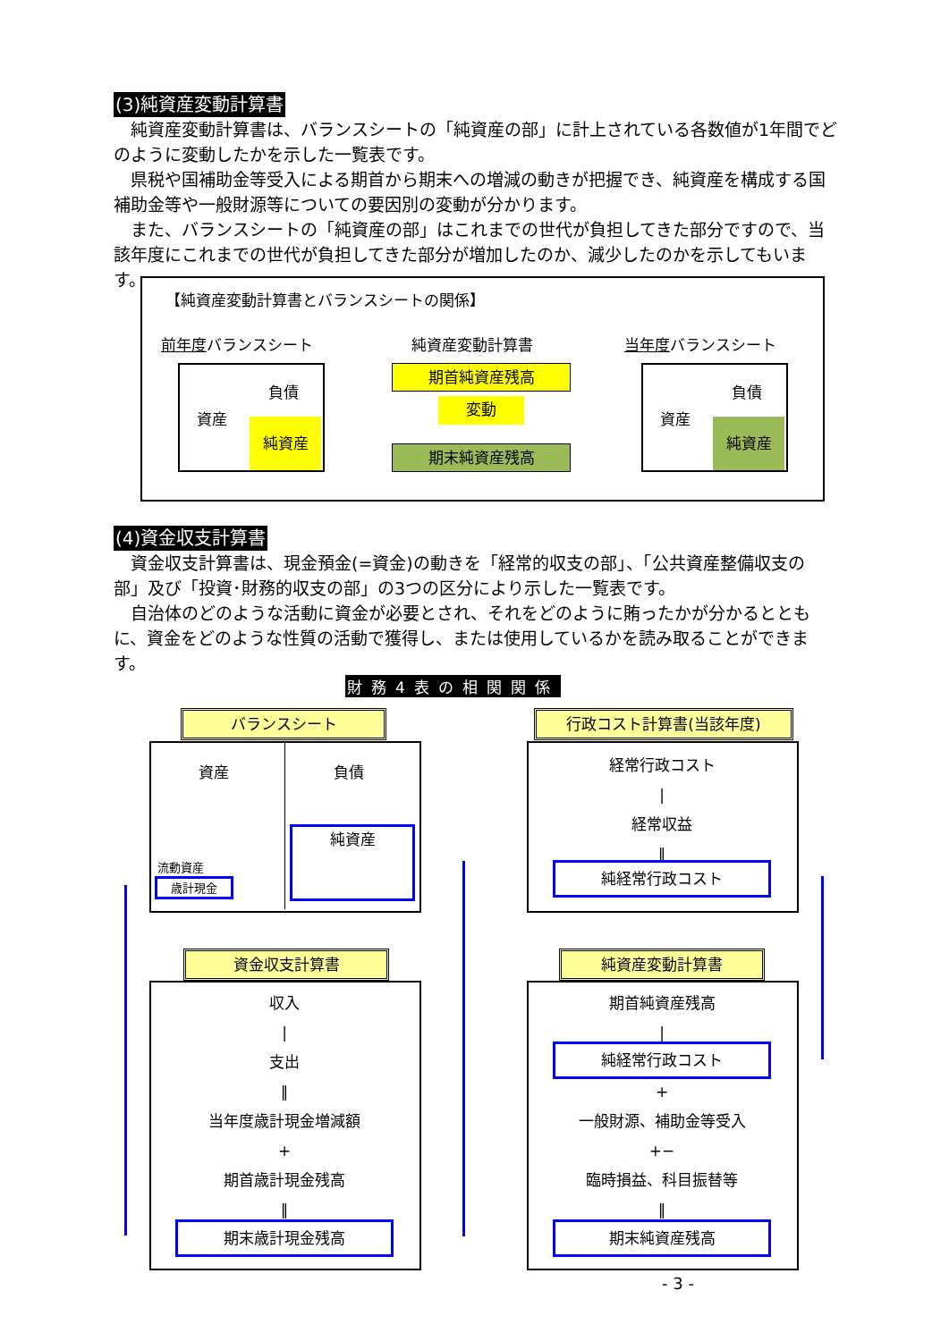(3)純資産変動計算書
純資産変動計算書は、バランスシートの「純資産の部」に計上されている各数値が1年間でどのように変動したかを示した一覧表です。
県税や国補助金等受入による期首から期末への増減の動きが把握でき、純資産を構成する国補助金等や一般財源等についての要因別の変動が分かります。
また、バランスシートの「純資産の部」はこれまでの世代が負担してきた部分ですので、当該年度にこれまでの世代が負担してきた部分が増加したのか、減少したのかを示してもいます。
【純資産変動計算書とバランスシートの関係】
前年度バランスシート 純資産変動計算書 当年度バランスシート
資産
負債
純資産
期首純資産残高
変動
期末純資産残高
資産
負債
純資産
(4)資金収支計算書
資金収支計算書は、現金預金(=資金)の動きを「経常的収支の部」、「公共資産整備収支の部」及び「投資･財務的収支の部」の3つの区分により示した一覧表です。
自治体のどのような活動に資金が必要とされ、それをどのように賄ったかが分かるとともに、資金をどのような性質の活動で獲得し、または使用しているかを読み取ることができます。
財務4表の相関関係
バランスシート
資産 負債
純資産
流動資産
歳計現金
行政コスト計算書(当該年度)
経常行政コスト
|
経常収益
‖
純経常行政コスト
資金収支計算書
収入
|
支出
‖
当年度歳計現金増減額
+
期首歳計現金残高
‖
期末歳計現金残高
純資産変動計算書
期首純資産残高
|
純経常行政コスト
+
一般財源、補助金等受入
+−
臨時損益、科目振替等
‖
期末純資産残高
- 3 -